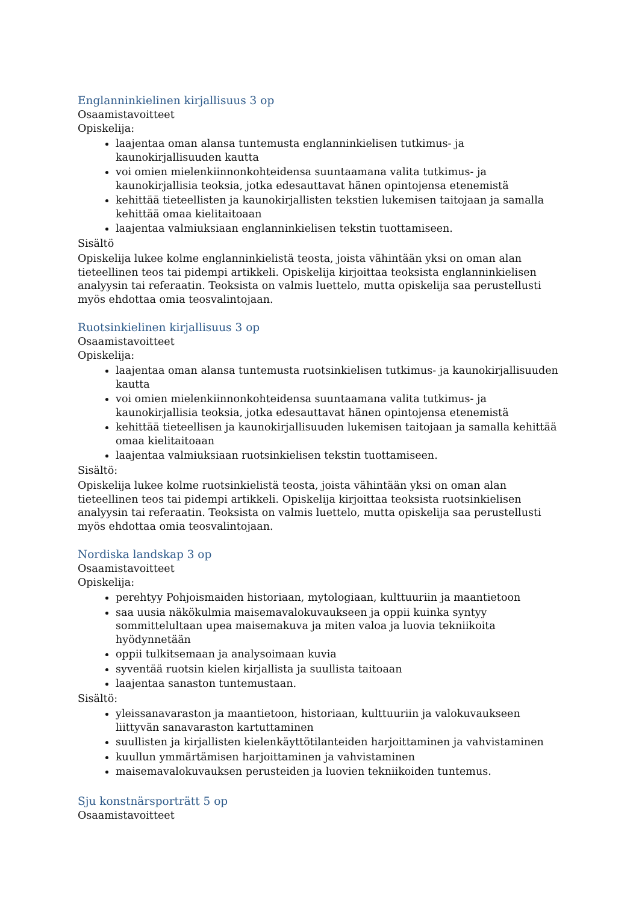Englanninkielinen kirjallisuus 3 op
Osaamistavoitteet
Opiskelija:
laajentaa oman alansa tuntemusta englanninkielisen tutkimus- ja kaunokirjallisuuden kautta
voi omien mielenkiinnonkohteidensa suuntaamana valita tutkimus- ja kaunokirjallisia teoksia, jotka edesauttavat hänen opintojensa etenemistä
kehittää tieteellisten ja kaunokirjallisten tekstien lukemisen taitojaan ja samalla kehittää omaa kielitaitoaan
laajentaa valmiuksiaan englanninkielisen tekstin tuottamiseen.
Sisältö
Opiskelija lukee kolme englanninkielistä teosta, joista vähintään yksi on oman alan tieteellinen teos tai pidempi artikkeli. Opiskelija kirjoittaa teoksista englanninkielisen analyysin tai referaatin. Teoksista on valmis luettelo, mutta opiskelija saa perustellusti myös ehdottaa omia teosvalintojaan.
Ruotsinkielinen kirjallisuus 3 op
Osaamistavoitteet
Opiskelija:
laajentaa oman alansa tuntemusta ruotsinkielisen tutkimus- ja kaunokirjallisuuden kautta
voi omien mielenkiinnonkohteidensa suuntaamana valita tutkimus- ja kaunokirjallisia teoksia, jotka edesauttavat hänen opintojensa etenemistä
kehittää tieteellisen ja kaunokirjallisuuden lukemisen taitojaan ja samalla kehittää omaa kielitaitoaan
laajentaa valmiuksiaan ruotsinkielisen tekstin tuottamiseen.
Sisältö:
Opiskelija lukee kolme ruotsinkielistä teosta, joista vähintään yksi on oman alan tieteellinen teos tai pidempi artikkeli. Opiskelija kirjoittaa teoksista ruotsinkielisen analyysin tai referaatin. Teoksista on valmis luettelo, mutta opiskelija saa perustellusti myös ehdottaa omia teosvalintojaan.
Nordiska landskap 3 op
Osaamistavoitteet
Opiskelija:
perehtyy Pohjoismaiden historiaan, mytologiaan, kulttuuriin ja maantietoon
saa uusia näkökulmia maisemavalokuvaukseen ja oppii kuinka syntyy sommittelultaan upea maisemakuva ja miten valoa ja luovia tekniikoita hyödynnetään
oppii tulkitsemaan ja analysoimaan kuvia
syventää ruotsin kielen kirjallista ja suullista taitoaan
laajentaa sanaston tuntemustaan.
Sisältö:
yleissanavaraston ja maantietoon, historiaan, kulttuuriin ja valokuvaukseen liittyvän sanavaraston kartuttaminen
suullisten ja kirjallisten kielenkäyttötilanteiden harjoittaminen ja vahvistaminen
kuullun ymmärtämisen harjoittaminen ja vahvistaminen
maisemavalokuvauksen perusteiden ja luovien tekniikoiden tuntemus.
Sju konstnärsporträtt 5 op
Osaamistavoitteet